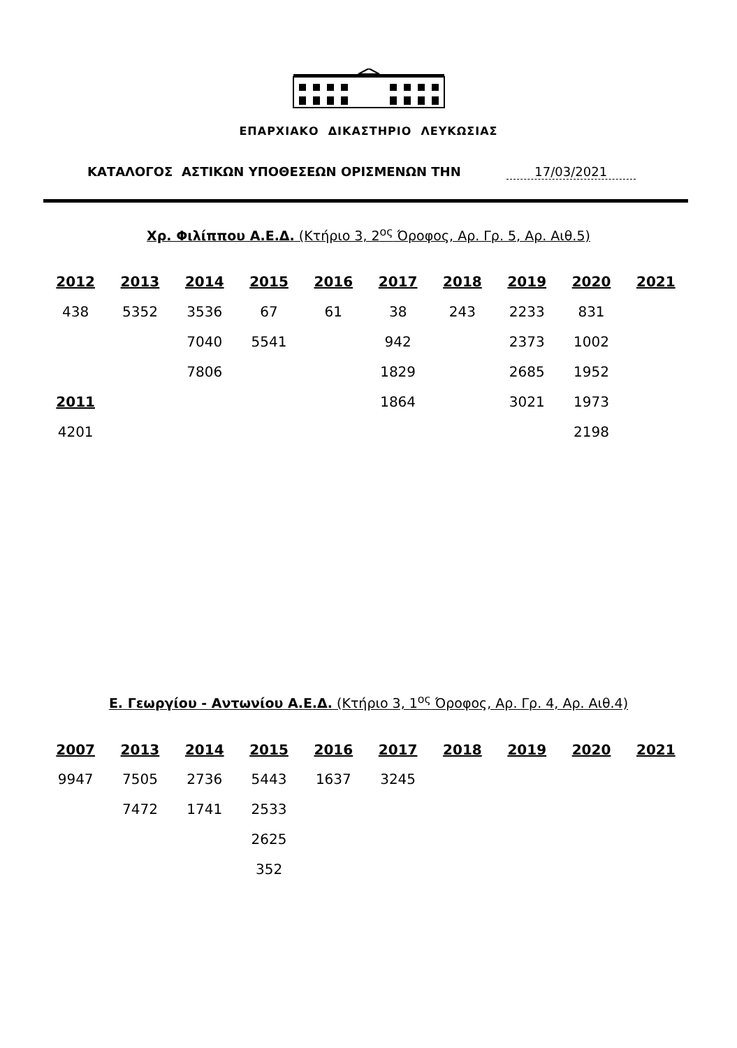ΕΠΑΡΧΙΑΚΟ ΔΙΚΑΣΤΗΡΙΟ ΛΕΥΚΩΣΙΑΣ
ΚΑΤΑΛΟΓΟΣ ΑΣΤΙΚΩΝ ΥΠΟΘΕΣΕΩΝ ΟΡΙΣΜΕΝΩΝ ΤΗΝ 17/03/2021
Χρ. Φιλίππου Α.Ε.Δ. (Κτήριο 3, 2<sup>ος</sup> Όροφος, Αρ. Γρ. 5, Αρ. Αιθ.5)
| 2012 | 2013 | 2014 | 2015 | 2016 | 2017 | 2018 | 2019 | 2020 | 2021 |
| --- | --- | --- | --- | --- | --- | --- | --- | --- | --- |
| 438 | 5352 | 3536 | 67 | 61 | 38 | 243 | 2233 | 831 | |
| | | 7040 | 5541 | | 942 | | 2373 | 1002 | |
| | | 7806 | | | 1829 | | 2685 | 1952 | |
| 2011 | | | | | 1864 | | 3021 | 1973 | |
| 4201 | | | | | | | | 2198 | |
Ε. Γεωργίου - Αντωνίου Α.Ε.Δ. (Κτήριο 3, 1<sup>ος</sup> Όροφος, Αρ. Γρ. 4, Αρ. Αιθ.4)
| 2007 | 2013 | 2014 | 2015 | 2016 | 2017 | 2018 | 2019 | 2020 | 2021 |
| --- | --- | --- | --- | --- | --- | --- | --- | --- | --- |
| 9947 | 7505 | 2736 | 5443 | 1637 | 3245 | | | | |
| | 7472 | 1741 | 2533 | | | | | | |
| | | | 2625 | | | | | | |
| | | | 352 | | | | | | |